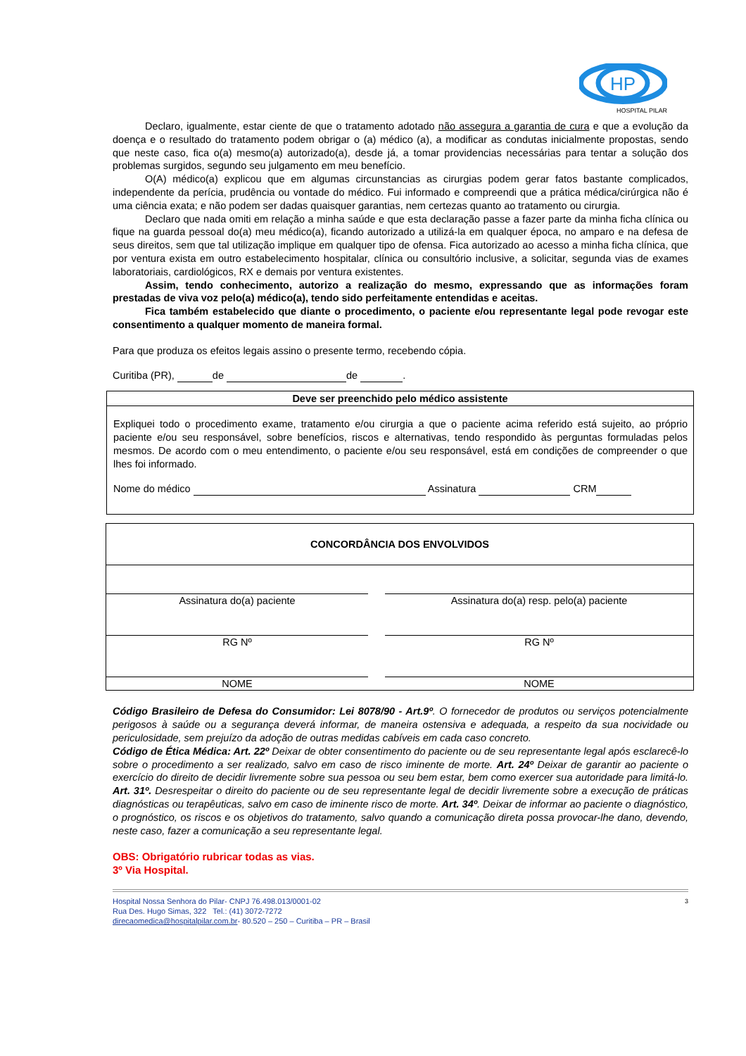HP
HOSPITAL PILAR
Declaro, igualmente, estar ciente de que o tratamento adotado não assegura a garantia de cura e que a evolução da doença e o resultado do tratamento podem obrigar o (a) médico (a), a modificar as condutas inicialmente propostas, sendo que neste caso, fica o(a) mesmo(a) autorizado(a), desde já, a tomar providencias necessárias para tentar a solução dos problemas surgidos, segundo seu julgamento em meu benefício.
O(A) médico(a) explicou que em algumas circunstancias as cirurgias podem gerar fatos bastante complicados, independente da perícia, prudência ou vontade do médico. Fui informado e compreendi que a prática médica/cirúrgica não é uma ciência exata; e não podem ser dadas quaisquer garantias, nem certezas quanto ao tratamento ou cirurgia.
Declaro que nada omiti em relação a minha saúde e que esta declaração passe a fazer parte da minha ficha clínica ou fique na guarda pessoal do(a) meu médico(a), ficando autorizado a utilizá-la em qualquer época, no amparo e na defesa de seus direitos, sem que tal utilização implique em qualquer tipo de ofensa. Fica autorizado ao acesso a minha ficha clínica, que por ventura exista em outro estabelecimento hospitalar, clínica ou consultório inclusive, a solicitar, segunda vias de exames laboratoriais, cardiológicos, RX e demais por ventura existentes.
Assim, tendo conhecimento, autorizo a realização do mesmo, expressando que as informações foram prestadas de viva voz pelo(a) médico(a), tendo sido perfeitamente entendidas e aceitas.
Fica também estabelecido que diante o procedimento, o paciente e/ou representante legal pode revogar este consentimento a qualquer momento de maneira formal.
Para que produza os efeitos legais assino o presente termo, recebendo cópia.
Curitiba (PR), de de .
Deve ser preenchido pelo médico assistente
Expliquei todo o procedimento exame, tratamento e/ou cirurgia a que o paciente acima referido está sujeito, ao próprio paciente e/ou seu responsável, sobre benefícios, riscos e alternativas, tendo respondido às perguntas formuladas pelos mesmos. De acordo com o meu entendimento, o paciente e/ou seu responsável, está em condições de compreender o que lhes foi informado.
Nome do médico Assinatura CRM
| CONCORDÂNCIA DOS ENVOLVIDOS | | |
| --- | --- | --- |
| Assinatura do(a) paciente | | Assinatura do(a) resp. pelo(a) paciente |
| RG Nº | | RG Nº |
| NOME | | NOME |
Código Brasileiro de Defesa do Consumidor: Lei 8078/90 - Art.9º. O fornecedor de produtos ou serviços potencialmente perigosos à saúde ou a segurança deverá informar, de maneira ostensiva e adequada, a respeito da sua nocividade ou periculosidade, sem prejuízo da adoção de outras medidas cabíveis em cada caso concreto.
Código de Ética Médica: Art. 22º Deixar de obter consentimento do paciente ou de seu representante legal após esclarecê-lo sobre o procedimento a ser realizado, salvo em caso de risco iminente de morte. Art. 24º Deixar de garantir ao paciente o exercício do direito de decidir livremente sobre sua pessoa ou seu bem estar, bem como exercer sua autoridade para limitá-lo. Art. 31º. Desrespeitar o direito do paciente ou de seu representante legal de decidir livremente sobre a execução de práticas diagnósticas ou terapêuticas, salvo em caso de iminente risco de morte. Art. 34º. Deixar de informar ao paciente o diagnóstico, o prognóstico, os riscos e os objetivos do tratamento, salvo quando a comunicação direta possa provocar-lhe dano, devendo, neste caso, fazer a comunicação a seu representante legal.
OBS: Obrigatório rubricar todas as vias.
3º Via Hospital.
3 Hospital Nossa Senhora do Pilar- CNPJ 76.498.013/0001-02
Rua Des. Hugo Simas, 322 Tel.: (41) 3072-7272
direcaomedica@hospitalpilar.com.br- 80.520 – 250 – Curitiba – PR – Brasil